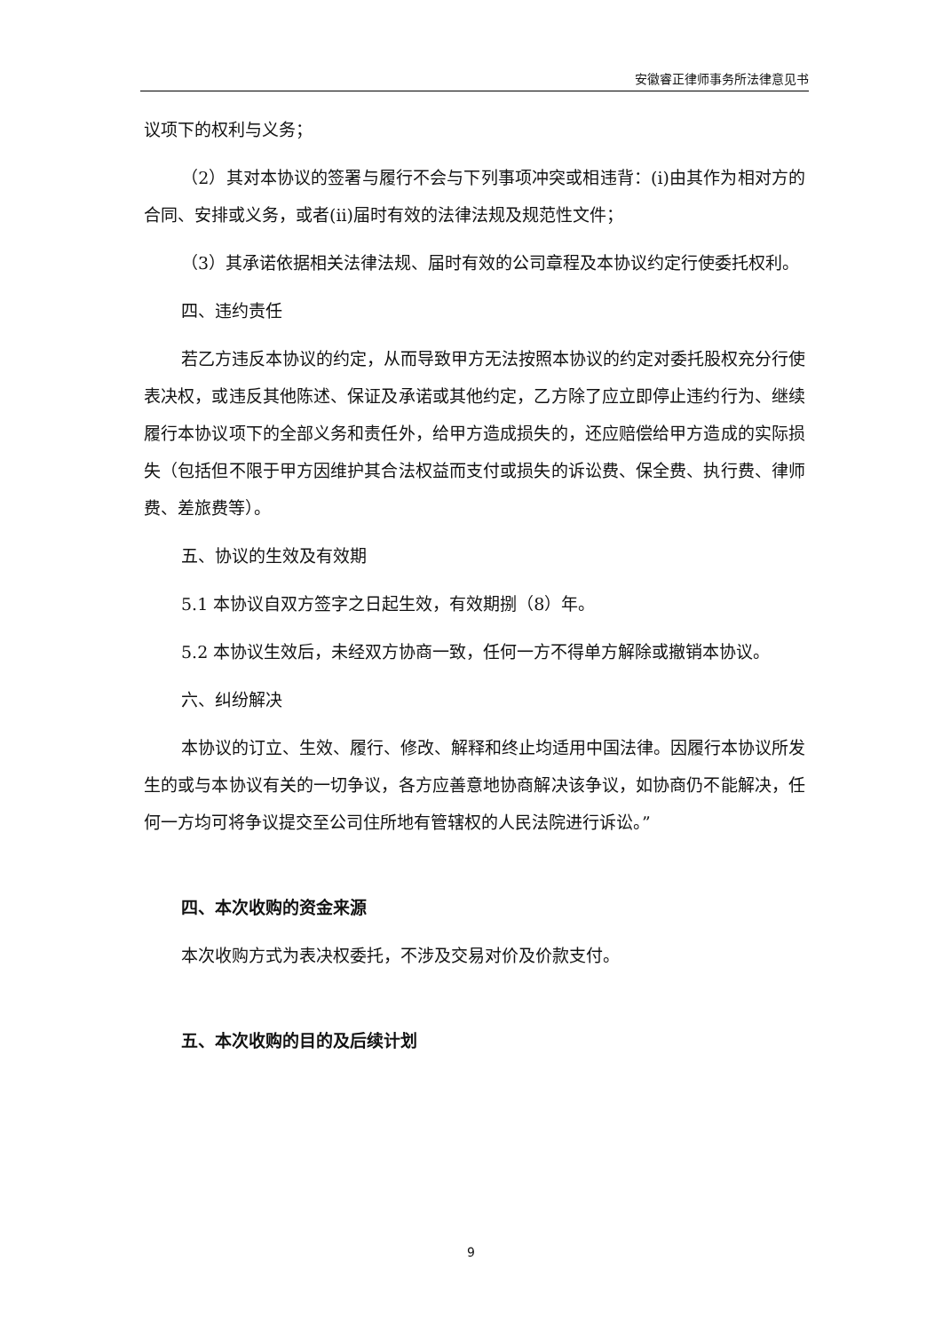安徽睿正律师事务所法律意见书
议项下的权利与义务；
（2）其对本协议的签署与履行不会与下列事项冲突或相违背：(i)由其作为相对方的合同、安排或义务，或者(ii)届时有效的法律法规及规范性文件；
（3）其承诺依据相关法律法规、届时有效的公司章程及本协议约定行使委托权利。
四、违约责任
若乙方违反本协议的约定，从而导致甲方无法按照本协议的约定对委托股权充分行使表决权，或违反其他陈述、保证及承诺或其他约定，乙方除了应立即停止违约行为、继续履行本协议项下的全部义务和责任外，给甲方造成损失的，还应赔偿给甲方造成的实际损失（包括但不限于甲方因维护其合法权益而支付或损失的诉讼费、保全费、执行费、律师费、差旅费等）。
五、协议的生效及有效期
5.1 本协议自双方签字之日起生效，有效期捌（8）年。
5.2 本协议生效后，未经双方协商一致，任何一方不得单方解除或撤销本协议。
六、纠纷解决
本协议的订立、生效、履行、修改、解释和终止均适用中国法律。因履行本协议所发生的或与本协议有关的一切争议，各方应善意地协商解决该争议，如协商仍不能解决，任何一方均可将争议提交至公司住所地有管辖权的人民法院进行诉讼。”
四、本次收购的资金来源
本次收购方式为表决权委托，不涉及交易对价及价款支付。
五、本次收购的目的及后续计划
9